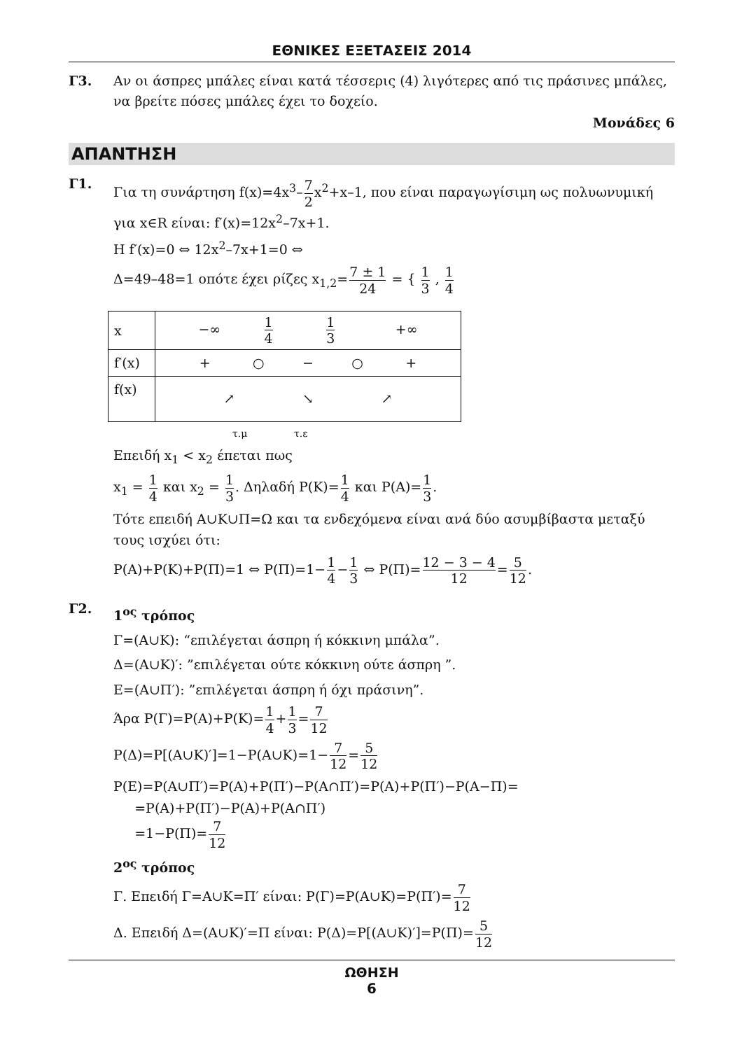ΕΘΝΙΚΕΣ ΕΞΕΤΑΣΕΙΣ 2014
Γ3. Αν οι άσπρες μπάλες είναι κατά τέσσερις (4) λιγότερες από τις πράσινες μπάλες, να βρείτε πόσες μπάλες έχει το δοχείο.
Μονάδες 6
ΑΠΑΝΤΗΣΗ
Γ1.
Για τη συνάρτηση f(x)=4x<sup>3</sup>–7 2x<sup>2</sup>+x–1, που είναι παραγωγίσιμη ως πολυωνυμική για x∈R είναι: f′(x)=12x<sup>2</sup>–7x+1.
H f′(x)=0 ⇔ 12x<sup>2</sup>–7x+1=0 ⇔
Δ=49–48=1 οπότε έχει ρίζες x<sub>1,2</sub>=7 ± 1 24 = { 1 3 , 1 4
| x | −∞ 1 4 1 3 +∞ |
| f′(x) | + ○ − ○ + |
| f(x) | ↗ ↘ ↗ |
τ.μ τ.ε
Επειδή x<sub>1</sub> < x<sub>2</sub> έπεται πως
x<sub>1</sub> = 1 4 και x<sub>2</sub> = 1 3. Δηλαδή P(K)=1 4 και P(A)=1 3.
Τότε επειδή A∪K∪Π=Ω και τα ενδεχόμενα είναι ανά δύο ασυμβίβαστα μεταξύ τους ισχύει ότι:
P(A)+P(K)+P(Π)=1 ⇔ P(Π)=1−1 4−1 3 ⇔ P(Π)=12 − 3 − 4 12=5 12.
Γ2.
1<sup>ος</sup> τρόπος
Γ=(A∪K): “επιλέγεται άσπρη ή κόκκινη μπάλα”.
Δ=(A∪K)′: ”επιλέγεται ούτε κόκκινη ούτε άσπρη ”.
E=(A∪Π′): ”επιλέγεται άσπρη ή όχι πράσινη”.
Άρα P(Γ)=P(A)+P(K)=1 4+1 3=7 12
P(Δ)=P[(A∪K)′]=1−P(A∪K)=1−7 12=5 12
P(E)=P(A∪Π′)=P(A)+P(Π′)−P(A∩Π′)=P(A)+P(Π′)−P(A−Π)=
=P(A)+P(Π′)−P(A)+P(A∩Π′)
=1−P(Π)=7 12
2<sup>ος</sup> τρόπος
Γ. Επειδή Γ=A∪K=Π′ είναι: P(Γ)=P(A∪K)=P(Π′)=7 12
Δ. Επειδή Δ=(A∪K)′=Π είναι: P(Δ)=P[(A∪K)′]=P(Π)=5 12
ΩΘΗΣΗ
6